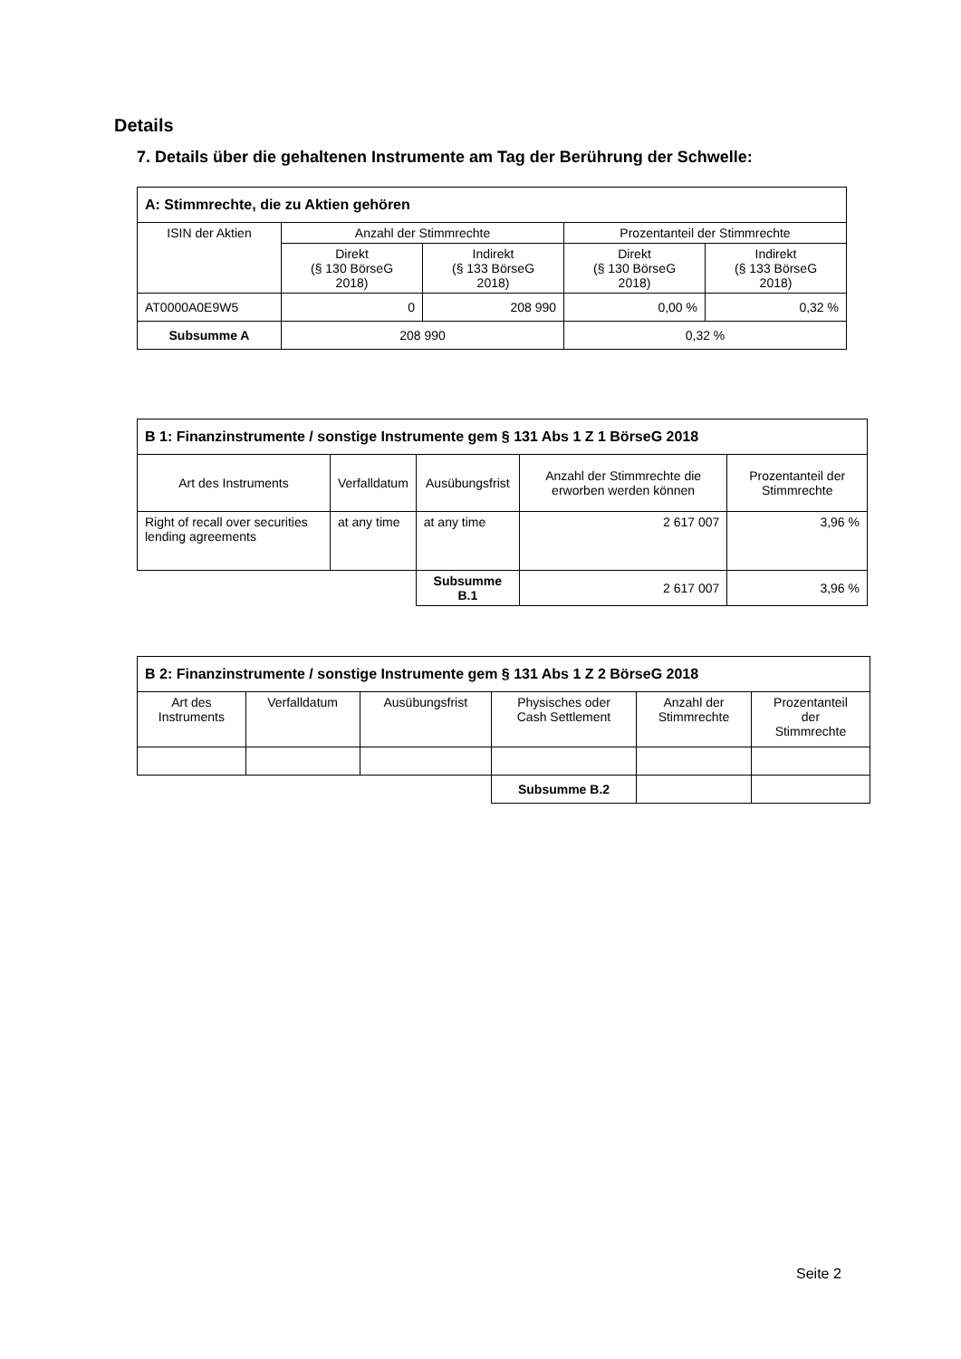Details
7. Details über die gehaltenen Instrumente am Tag der Berührung der Schwelle:
| A: Stimmrechte, die zu Aktien gehören | | | | |
| --- | --- | --- | --- | --- |
| ISIN der Aktien | Anzahl der Stimmrechte | | Prozentanteil der Stimmrechte | |
| | Direkt (§ 130 BörseG 2018) | Indirekt (§ 133 BörseG 2018) | Direkt (§ 130 BörseG 2018) | Indirekt (§ 133 BörseG 2018) |
| AT0000A0E9W5 | 0 | 208 990 | 0,00 % | 0,32 % |
| Subsumme A | 208 990 | | 0,32 % | |
| B 1: Finanzinstrumente / sonstige Instrumente gem § 131 Abs 1 Z 1 BörseG 2018 | | | | |
| --- | --- | --- | --- | --- |
| Art des Instruments | Verfalldatum | Ausübungsfrist | Anzahl der Stimmrechte die erworben werden können | Prozentanteil der Stimmrechte |
| Right of recall over securities lending agreements | at any time | at any time | 2 617 007 | 3,96 % |
| | | Subsumme B.1 | 2 617 007 | 3,96 % |
| B 2: Finanzinstrumente / sonstige Instrumente gem § 131 Abs 1 Z 2 BörseG 2018 | | | | | |
| --- | --- | --- | --- | --- | --- |
| Art des Instruments | Verfalldatum | Ausübungsfrist | Physisches oder Cash Settlement | Anzahl der Stimmrechte | Prozentanteil der Stimmrechte |
| | | | Subsumme B.2 | | |
Seite 2